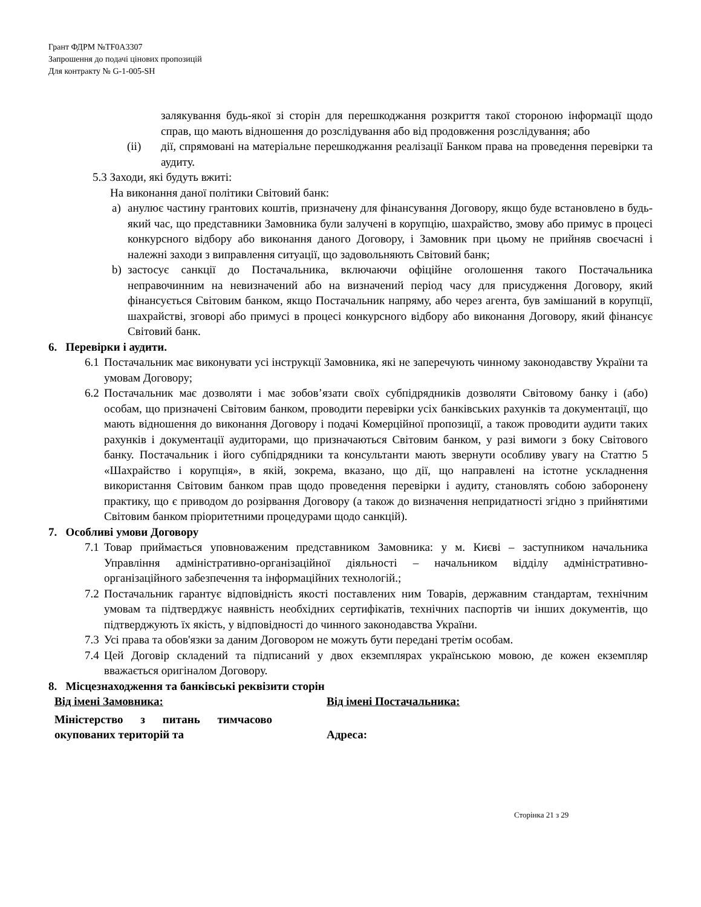Грант ФДРМ №TF0A3307
Запрошення до подачі цінових пропозицій
Для контракту № G-1-005-SH
залякування будь-якої зі сторін для перешкоджання розкриття такої стороною інформації щодо справ, що мають відношення до розслідування або від продовження розслідування; або
(ii) дії, спрямовані на матеріальне перешкоджання реалізації Банком права на проведення перевірки та аудиту.
5.3 Заходи, які будуть вжиті:
На виконання даної політики Світовий банк:
a) анулює частину грантових коштів, призначену для фінансування Договору, якщо буде встановлено в будь-який час, що представники Замовника були залучені в корупцію, шахрайство, змову або примус в процесі конкурсного відбору або виконання даного Договору, і Замовник при цьому не прийняв своєчасні і належні заходи з виправлення ситуації, що задовольняють Світовий банк;
b) застосує санкції до Постачальника, включаючи офіційне оголошення такого Постачальника неправочинним на невизначений або на визначений період часу для присудження Договору, який фінансується Світовим банком, якщо Постачальник напряму, або через агента, був замішаний в корупції, шахрайстві, зговорі або примусі в процесі конкурсного відбору або виконання Договору, який фінансує Світовий банк.
6. Перевірки і аудити.
6.1 Постачальник має виконувати усі інструкції Замовника, які не заперечують чинному законодавству України та умовам Договору;
6.2 Постачальник має дозволяти і має зобов’язати своїх субпідрядників дозволяти Світовому банку і (або) особам, що призначені Світовим банком, проводити перевірки усіх банківських рахунків та документації, що мають відношення до виконання Договору і подачі Комерційної пропозиції, а також проводити аудити таких рахунків і документації аудиторами, що призначаються Світовим банком, у разі вимоги з боку Світового банку. Постачальник і його субпідрядники та консультанти мають звернути особливу увагу на Статтю 5 «Шахрайство і корупція», в якій, зокрема, вказано, що дії, що направлені на істотне ускладнення використання Світовим банком прав щодо проведення перевірки і аудиту, становлять собою заборонену практику, що є приводом до розірвання Договору (а також до визначення непридатності згідно з прийнятими Світовим банком пріоритетними процедурами щодо санкцій).
7. Особливі умови Договору
7.1 Товар приймається уповноваженим представником Замовника: у м. Києві – заступником начальника Управління адміністративно-організаційної діяльності – начальником відділу адміністративно-організаційного забезпечення та інформаційних технологій.;
7.2 Постачальник гарантує відповідність якості поставлених ним Товарів, державним стандартам, технічним умовам та підтверджує наявність необхідних сертифікатів, технічних паспортів чи інших документів, що підтверджують їх якість, у відповідності до чинного законодавства України.
7.3 Усі права та обов'язки за даним Договором не можуть бути передані третім особам.
7.4 Цей Договір складений та підписаний у двох екземплярах українською мовою, де кожен екземпляр вважається оригіналом Договору.
8. Місцезнаходження та банківські реквізити сторін
| Від імені Замовника: | Від імені Постачальника: |
| Міністерство з питань тимчасово окупованих територій та | Адреса: |
Сторінка 21 з 29